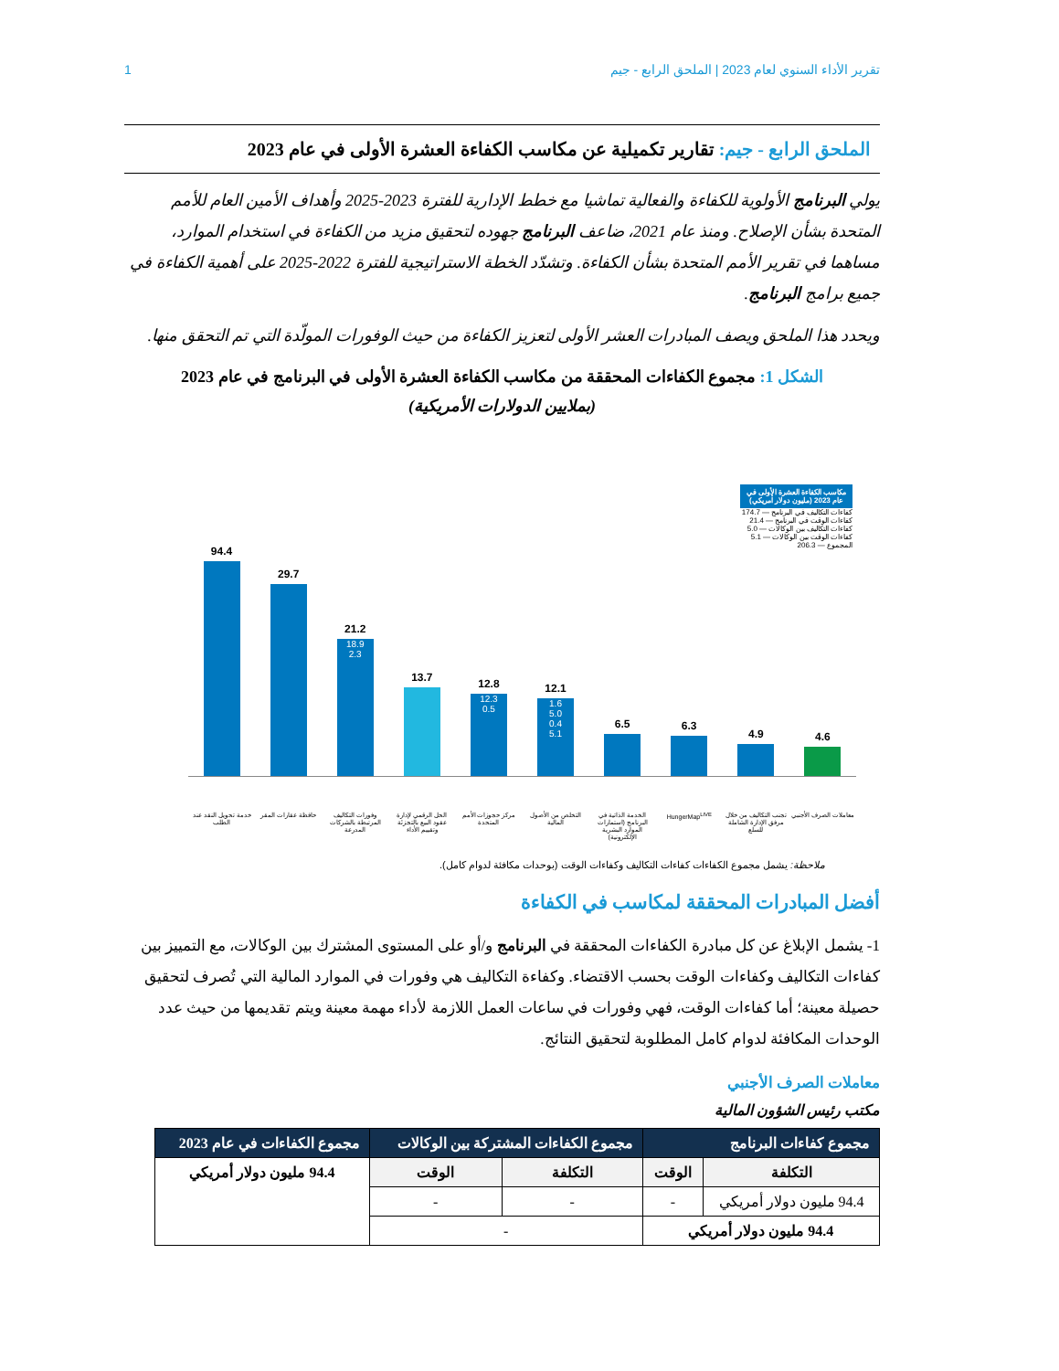تقرير الأداء السنوي لعام 2023 | الملحق الرابع - جيم 1
الملحق الرابع - جيم: تقارير تكميلية عن مكاسب الكفاءة العشرة الأولى في عام 2023
يولي البرنامج الأولوية للكفاءة والفعالية تماشيا مع خطط الإدارية للفترة 2023-2025 وأهداف الأمين العام للأمم المتحدة بشأن الإصلاح. ومنذ عام 2021، ضاعف البرنامج جهوده لتحقيق مزيد من الكفاءة في استخدام الموارد، مساهما في تقرير الأمم المتحدة بشأن الكفاءة. وتشدّد الخطة الاستراتيجية للفترة 2022-2025 على أهمية الكفاءة في جميع برامج البرنامج.
ويحدد هذا الملحق ويصف المبادرات العشر الأولى لتعزيز الكفاءة من حيث الوفورات المولّدة التي تم التحقق منها.
الشكل 1: مجموع الكفاءات المحققة من مكاسب الكفاءة العشرة الأولى في البرنامج في عام 2023
(بملايين الدولارات الأمريكية)
مكاسب الكفاءة العشرة الأولى في عام 2023 (مليون دولار أمريكي)
كفاءات التكاليف في البرنامج — 174.7
كفاءات الوقت في البرنامج — 21.4
كفاءات التكاليف بين الوكالات — 5.0
كفاءات الوقت بين الوكالات — 5.1
المجموع — 206.3
94.4
29.7
21.2
18.9
2.3
13.7
12.8
12.3
0.5
12.1
1.6
5.0
0.4
5.1
6.5
6.3
4.9
4.6
معاملات الصرف الأجنبي تجنب التكاليف من خلال مرفق الإدارة الشاملة للسلع HungerMap<sup>LIVE</sup> الخدمة الذاتية في البرنامج (استمارات الموارد البشرية الإلكترونية) التخلص من الأصول المالية مركز حجوزات الأمم المتحدة الحل الرقمي لإدارة عقود البيع بالتجزئة وتقييم الأداء وفورات التكاليف المرتبطة بالشركات المدرعة حافظة عقارات المقر خدمة تحويل النقد عند الطلب
ملاحظة: يشمل مجموع الكفاءات كفاءات التكاليف وكفاءات الوقت (بوحدات مكافئة لدوام كامل).
أفضل المبادرات المحققة لمكاسب في الكفاءة
1- يشمل الإبلاغ عن كل مبادرة الكفاءات المحققة في البرنامج و/أو على المستوى المشترك بين الوكالات، مع التمييز بين كفاءات التكاليف وكفاءات الوقت بحسب الاقتضاء. وكفاءة التكاليف هي وفورات في الموارد المالية التي تُصرف لتحقيق حصيلة معينة؛ أما كفاءات الوقت، فهي وفورات في ساعات العمل اللازمة لأداء مهمة معينة ويتم تقديمها من حيث عدد الوحدات المكافئة لدوام كامل المطلوبة لتحقيق النتائج.
معاملات الصرف الأجنبي
مكتب رئيس الشؤون المالية
| مجموع كفاءات البرنامج | | مجموع الكفاءات المشتركة بين الوكالات | | مجموع الكفاءات في عام 2023 |
| --- | --- | --- | --- | --- |
| التكلفة | الوقت | التكلفة | الوقت | 94.4 مليون دولار أمريكي |
| 94.4 مليون دولار أمريكي | - | - | - | |
| 94.4 مليون دولار أمريكي | | - | | |